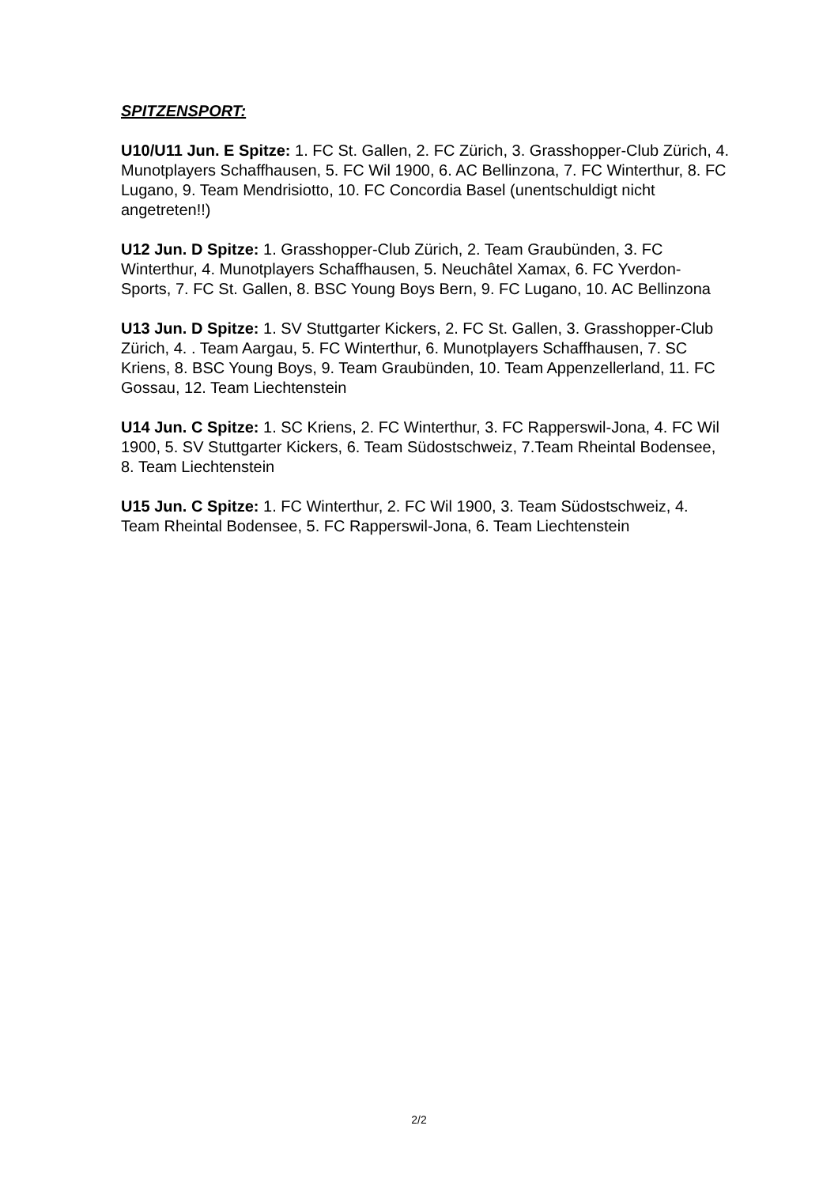SPITZENSPORT:
U10/U11 Jun. E Spitze: 1. FC St. Gallen, 2. FC Zürich, 3. Grasshopper-Club Zürich, 4. Munotplayers Schaffhausen, 5. FC Wil 1900, 6. AC Bellinzona, 7. FC Winterthur, 8. FC Lugano, 9. Team Mendrisiotto, 10. FC Concordia Basel (unentschuldigt nicht angetreten!!)
U12 Jun. D Spitze: 1. Grasshopper-Club Zürich, 2. Team Graubünden, 3. FC Winterthur, 4. Munotplayers Schaffhausen, 5. Neuchâtel Xamax, 6. FC Yverdon-Sports, 7. FC St. Gallen, 8. BSC Young Boys Bern, 9. FC Lugano, 10. AC Bellinzona
U13 Jun. D Spitze: 1. SV Stuttgarter Kickers, 2. FC St. Gallen, 3. Grasshopper-Club Zürich, 4. . Team Aargau, 5. FC Winterthur, 6. Munotplayers Schaffhausen, 7. SC Kriens, 8. BSC Young Boys, 9. Team Graubünden, 10. Team Appenzellerland, 11. FC Gossau, 12. Team Liechtenstein
U14 Jun. C Spitze: 1. SC Kriens, 2. FC Winterthur, 3. FC Rapperswil-Jona, 4. FC Wil 1900, 5. SV Stuttgarter Kickers, 6. Team Südostschweiz, 7.Team Rheintal Bodensee, 8. Team Liechtenstein
U15 Jun. C Spitze: 1. FC Winterthur, 2. FC Wil 1900, 3. Team Südostschweiz, 4. Team Rheintal Bodensee, 5. FC Rapperswil-Jona, 6. Team Liechtenstein
2/2